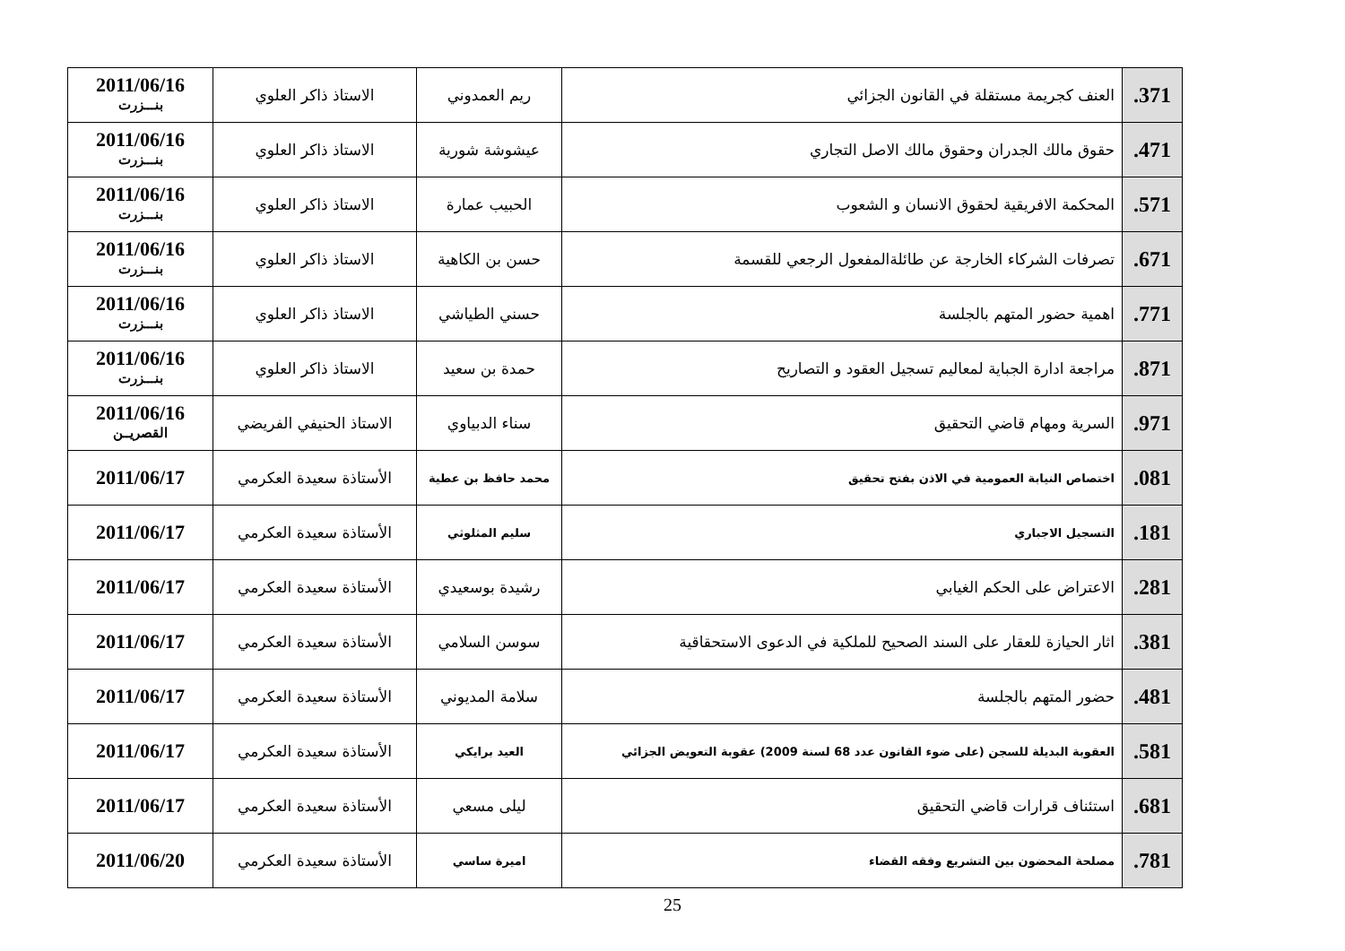| 371. | العنف كجريمة مستقلة في القانون الجزائي | ريم العمدوني | الاستاذ ذاكر العلوي | 2011/06/16 بنـــزرت |
| 471. | حقوق مالك الجدران وحقوق مالك الاصل التجاري | عيشوشة شورية | الاستاذ ذاكر العلوي | 2011/06/16 بنـــزرت |
| 571. | المحكمة الافريقية لحقوق الانسان و الشعوب | الحبيب عمارة | الاستاذ ذاكر العلوي | 2011/06/16 بنـــزرت |
| 671. | تصرفات الشركاء الخارجة عن طائلةالمفعول الرجعي للقسمة | حسن بن الكاهية | الاستاذ ذاكر العلوي | 2011/06/16 بنـــزرت |
| 771. | اهمية حضور المتهم بالجلسة | حسني الطياشي | الاستاذ ذاكر العلوي | 2011/06/16 بنـــزرت |
| 871. | مراجعة ادارة الجباية لمعاليم تسجيل العقود و التصاريح | حمدة بن سعيد | الاستاذ ذاكر العلوي | 2011/06/16 بنـــزرت |
| 971. | السرية ومهام قاضي التحقيق | سناء الدبياوي | الاستاذ الحنيفي الفريضي | 2011/06/16 القصريــن |
| 081. | اختصاص النيابة العمومية في الاذن بفتح تحقيق | محمد حافظ بن عطية | الأستاذة سعيدة العكرمي | 2011/06/17 |
| 181. | التسجيل الاجباري | سليم المثلوثي | الأستاذة سعيدة العكرمي | 2011/06/17 |
| 281. | الاعتراض على الحكم الغيابي | رشيدة بوسعيدي | الأستاذة سعيدة العكرمي | 2011/06/17 |
| 381. | اثار الحيازة للعقار على السند الصحيح للملكية في الدعوى الاستحقاقية | سوسن السلامي | الأستاذة سعيدة العكرمي | 2011/06/17 |
| 481. | حضور المتهم بالجلسة | سلامة المديوني | الأستاذة سعيدة العكرمي | 2011/06/17 |
| 581. | العقوبة البديلة للسجن (على ضوء القانون عدد 68 لسنة 2009) عقوبة التعويض الجزائي | العيد برايكي | الأستاذة سعيدة العكرمي | 2011/06/17 |
| 681. | استئناف قرارات قاضي التحقيق | ليلى مسعي | الأستاذة سعيدة العكرمي | 2011/06/17 |
| 781. | مصلحة المحضون بين التشريع وفقه القضاء | اميرة ساسي | الأستاذة سعيدة العكرمي | 2011/06/20 |
25